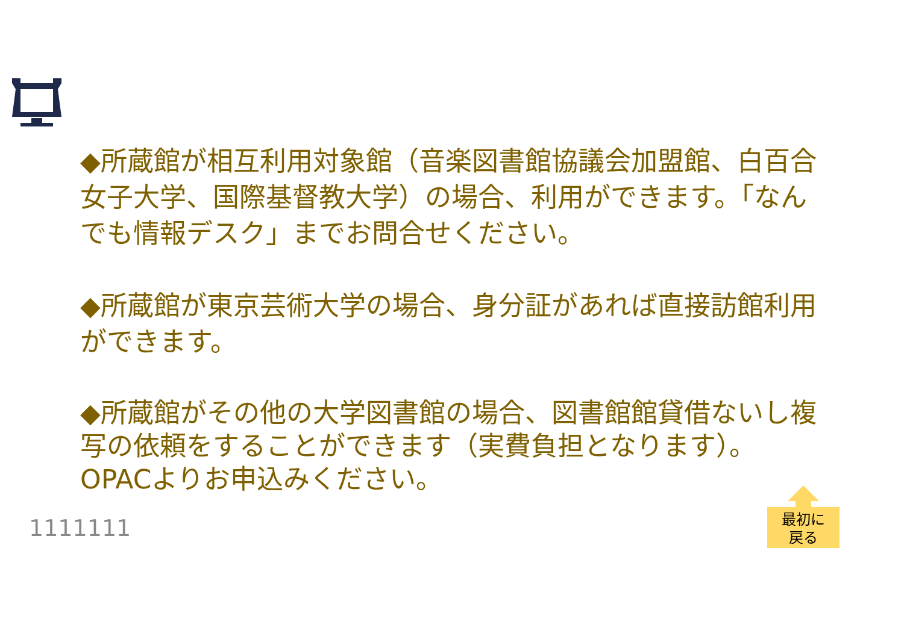◆所蔵館が相互利用対象館（音楽図書館協議会加盟館、白百合女子大学、国際基督教大学）の場合、利用ができます。「なんでも情報デスク」までお問合せください。
◆所蔵館が東京芸術大学の場合、身分証があれば直接訪館利用ができます。
◆所蔵館がその他の大学図書館の場合、図書館館貸借ないし複写の依頼をすることができます（実費負担となります）。OPACよりお申込みください。
1111111
最初に
戻る